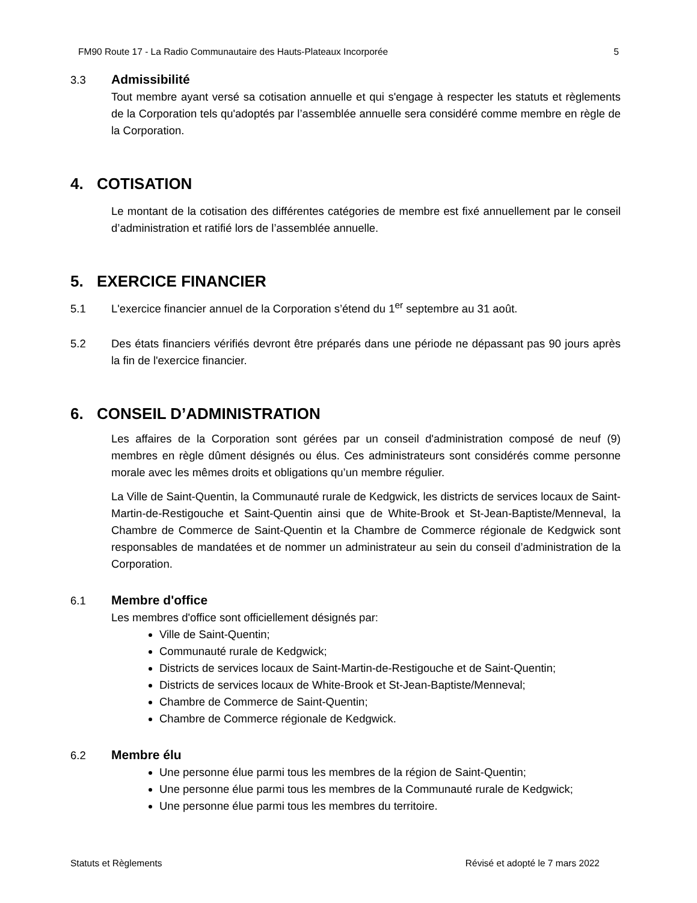FM90 Route 17 - La Radio Communautaire des Hauts-Plateaux Incorporée 5
3.3 Admissibilité
Tout membre ayant versé sa cotisation annuelle et qui s'engage à respecter les statuts et règlements de la Corporation tels qu'adoptés par l’assemblée annuelle sera considéré comme membre en règle de la Corporation.
4. COTISATION
Le montant de la cotisation des différentes catégories de membre est fixé annuellement par le conseil d’administration et ratifié lors de l’assemblée annuelle.
5. EXERCICE FINANCIER
5.1 L'exercice financier annuel de la Corporation s’étend du 1<sup>er</sup> septembre au 31 août.
5.2 Des états financiers vérifiés devront être préparés dans une période ne dépassant pas 90 jours après la fin de l'exercice financier.
6. CONSEIL D’ADMINISTRATION
Les affaires de la Corporation sont gérées par un conseil d'administration composé de neuf (9) membres en règle dûment désignés ou élus. Ces administrateurs sont considérés comme personne morale avec les mêmes droits et obligations qu’un membre régulier.
La Ville de Saint-Quentin, la Communauté rurale de Kedgwick, les districts de services locaux de Saint-Martin-de-Restigouche et Saint-Quentin ainsi que de White-Brook et St-Jean-Baptiste/Menneval, la Chambre de Commerce de Saint-Quentin et la Chambre de Commerce régionale de Kedgwick sont responsables de mandatées et de nommer un administrateur au sein du conseil d’administration de la Corporation.
6.1 Membre d'office
Les membres d'office sont officiellement désignés par:
Ville de Saint-Quentin;
Communauté rurale de Kedgwick;
Districts de services locaux de Saint-Martin-de-Restigouche et de Saint-Quentin;
Districts de services locaux de White-Brook et St-Jean-Baptiste/Menneval;
Chambre de Commerce de Saint-Quentin;
Chambre de Commerce régionale de Kedgwick.
6.2 Membre élu
Une personne élue parmi tous les membres de la région de Saint-Quentin;
Une personne élue parmi tous les membres de la Communauté rurale de Kedgwick;
Une personne élue parmi tous les membres du territoire.
Statuts et Règlements Révisé et adopté le 7 mars 2022